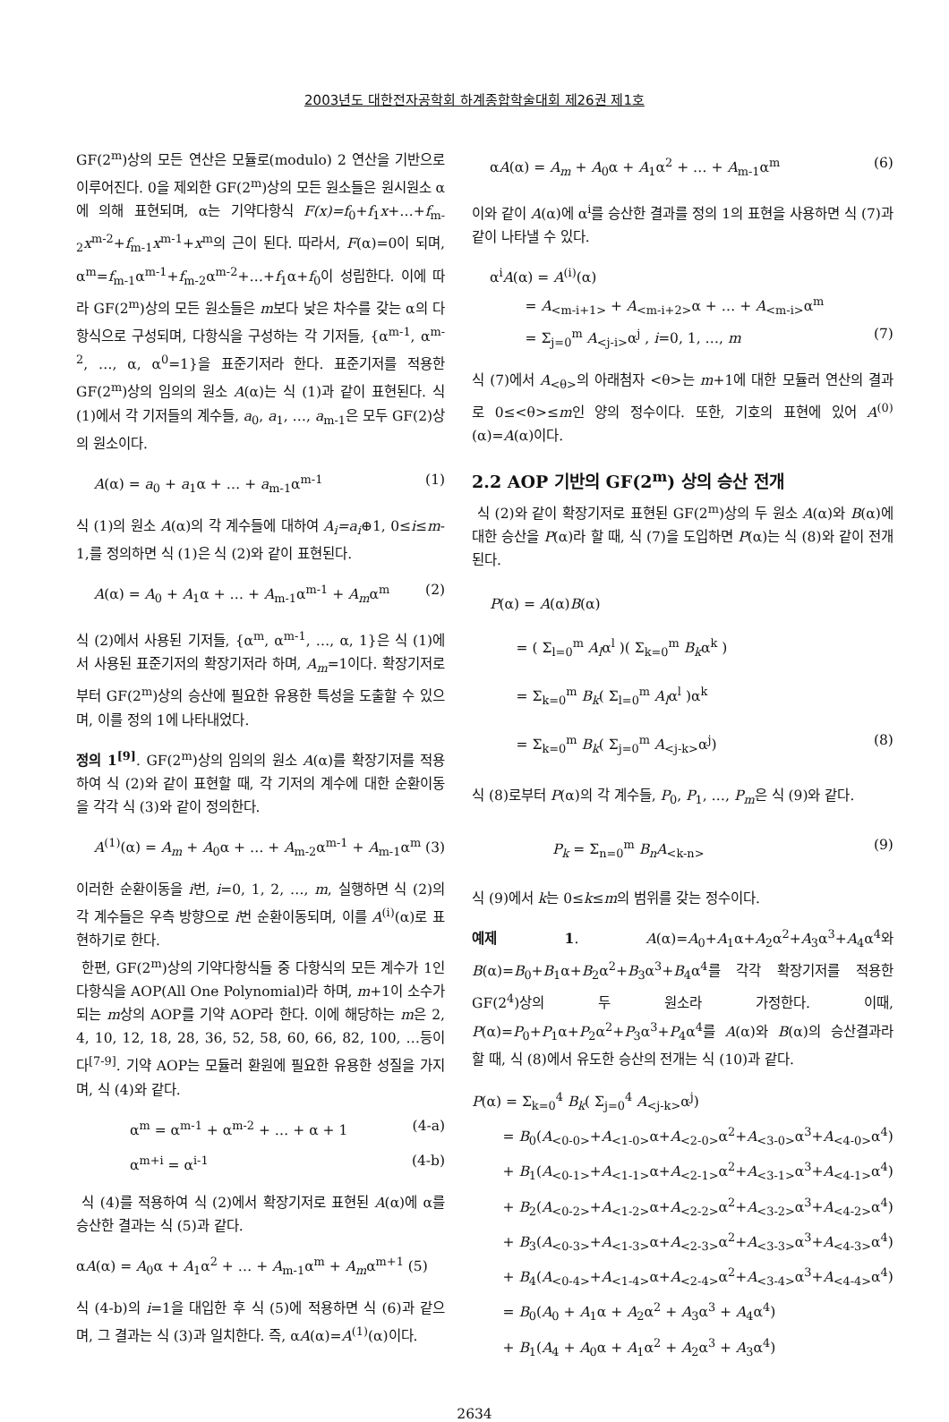2003년도 대한전자공학회 하계종합학술대회 제26권 제1호
GF(2<sup>m</sup>)상의 모든 연산은 모듈로(modulo) 2 연산을 기반으로 이루어진다. 0을 제외한 GF(2<sup>m</sup>)상의 모든 원소들은 원시원소 α에 의해 표현되며, α는 기약다항식 F(x)=f<sub>0</sub>+f<sub>1</sub>x+…+f<sub>m-2</sub>x<sup>m-2</sup>+f<sub>m-1</sub>x<sup>m-1</sup>+x<sup>m</sup>의 근이 된다. 따라서, F(α)=0이 되며, α<sup>m</sup>=f<sub>m-1</sub>α<sup>m-1</sup>+f<sub>m-2</sub>α<sup>m-2</sup>+…+f<sub>1</sub>α+f<sub>0</sub>이 성립한다. 이에 따라 GF(2<sup>m</sup>)상의 모든 원소들은 m보다 낮은 차수를 갖는 α의 다항식으로 구성되며, 다항식을 구성하는 각 기저들, {α<sup>m-1</sup>, α<sup>m-2</sup>, …, α, α<sup>0</sup>=1}을 표준기저라 한다. 표준기저를 적용한 GF(2<sup>m</sup>)상의 임의의 원소 A(α)는 식 (1)과 같이 표현된다. 식 (1)에서 각 기저들의 계수들, a<sub>0</sub>, a<sub>1</sub>, …, a<sub>m-1</sub>은 모두 GF(2)상의 원소이다.
A(α) = a<sub>0</sub> + a<sub>1</sub>α + … + a<sub>m-1</sub>α<sup>m-1</sup> (1)
식 (1)의 원소 A(α)의 각 계수들에 대하여 A<sub>i</sub>=a<sub>i</sub>⊕1, 0≤i≤m-1,를 정의하면 식 (1)은 식 (2)와 같이 표현된다.
A(α) = A<sub>0</sub> + A<sub>1</sub>α + … + A<sub>m-1</sub>α<sup>m-1</sup> + A<sub>m</sub>α<sup>m</sup> (2)
식 (2)에서 사용된 기저들, {α<sup>m</sup>, α<sup>m-1</sup>, …, α, 1}은 식 (1)에서 사용된 표준기저의 확장기저라 하며, A<sub>m</sub>=1이다. 확장기저로부터 GF(2<sup>m</sup>)상의 승산에 필요한 유용한 특성을 도출할 수 있으며, 이를 정의 1에 나타내었다.
정의 1<sup>[9]</sup>. GF(2<sup>m</sup>)상의 임의의 원소 A(α)를 확장기저를 적용하여 식 (2)와 같이 표현할 때, 각 기저의 계수에 대한 순환이동을 각각 식 (3)와 같이 정의한다.
A<sup>(1)</sup>(α) = A<sub>m</sub> + A<sub>0</sub>α + … + A<sub>m-2</sub>α<sup>m-1</sup> + A<sub>m-1</sub>α<sup>m</sup> (3)
이러한 순환이동을 i번, i=0, 1, 2, …, m, 실행하면 식 (2)의 각 계수들은 우측 방향으로 i번 순환이동되며, 이를 A<sup>(i)</sup>(α)로 표현하기로 한다.
한편, GF(2<sup>m</sup>)상의 기약다항식들 중 다항식의 모든 계수가 1인 다항식을 AOP(All One Polynomial)라 하며, m+1이 소수가 되는 m상의 AOP를 기약 AOP라 한다. 이에 해당하는 m은 2, 4, 10, 12, 18, 28, 36, 52, 58, 60, 66, 82, 100, …등이다<sup>[7-9]</sup>. 기약 AOP는 모듈러 환원에 필요한 유용한 성질을 가지며, 식 (4)와 같다.
α<sup>m</sup> = α<sup>m-1</sup> + α<sup>m-2</sup> + … + α + 1 (4-a)
α<sup>m+i</sup> = α<sup>i-1</sup> (4-b)
식 (4)를 적용하여 식 (2)에서 확장기저로 표현된 A(α)에 α를 승산한 결과는 식 (5)과 같다.
αA(α) = A<sub>0</sub>α + A<sub>1</sub>α<sup>2</sup> + … + A<sub>m-1</sub>α<sup>m</sup> + A<sub>m</sub>α<sup>m+1</sup> (5)
식 (4-b)의 i=1을 대입한 후 식 (5)에 적용하면 식 (6)과 같으며, 그 결과는 식 (3)과 일치한다. 즉, αA(α)=A<sup>(1)</sup>(α)이다.
αA(α) = A<sub>m</sub> + A<sub>0</sub>α + A<sub>1</sub>α<sup>2</sup> + … + A<sub>m-1</sub>α<sup>m</sup> (6)
이와 같이 A(α)에 α<sup>i</sup>를 승산한 결과를 정의 1의 표현을 사용하면 식 (7)과 같이 나타낼 수 있다.
α<sup>i</sup>A(α) = A<sup>(i)</sup>(α)
= A<sub><m-i+1></sub> + A<sub><m-i+2></sub>α + … + A<sub><m-i></sub>α<sup>m</sup>
= Σ<sub>j=0</sub><sup>m</sup> A<sub><j-i></sub>α<sup>j</sup> , i=0, 1, …, m (7)
식 (7)에서 A<sub><θ></sub>의 아래첨자 <θ>는 m+1에 대한 모듈러 연산의 결과로 0≤<θ>≤m인 양의 정수이다. 또한, 기호의 표현에 있어 A<sup>(0)</sup>(α)=A(α)이다.
2.2 AOP 기반의 GF(2<sup>m</sup>) 상의 승산 전개
식 (2)와 같이 확장기저로 표현된 GF(2<sup>m</sup>)상의 두 원소 A(α)와 B(α)에 대한 승산을 P(α)라 할 때, 식 (7)을 도입하면 P(α)는 식 (8)와 같이 전개된다.
P(α) = A(α)B(α)
= ( Σ<sub>l=0</sub><sup>m</sup> A<sub>l</sub>α<sup>l</sup> )( Σ<sub>k=0</sub><sup>m</sup> B<sub>k</sub>α<sup>k</sup> )
= Σ<sub>k=0</sub><sup>m</sup> B<sub>k</sub>( Σ<sub>l=0</sub><sup>m</sup> A<sub>l</sub>α<sup>l</sup> )α<sup>k</sup>
= Σ<sub>k=0</sub><sup>m</sup> B<sub>k</sub>( Σ<sub>j=0</sub><sup>m</sup> A<sub><j-k></sub>α<sup>j</sup>) (8)
식 (8)로부터 P(α)의 각 계수들, P<sub>0</sub>, P<sub>1</sub>, …, P<sub>m</sub>은 식 (9)와 같다.
P<sub>k</sub> = Σ<sub>n=0</sub><sup>m</sup> B<sub>n</sub>A<sub><k-n></sub> (9)
식 (9)에서 k는 0≤k≤m의 범위를 갖는 정수이다.
예제 1. A(α)=A<sub>0</sub>+A<sub>1</sub>α+A<sub>2</sub>α<sup>2</sup>+A<sub>3</sub>α<sup>3</sup>+A<sub>4</sub>α<sup>4</sup>와 B(α)=B<sub>0</sub>+B<sub>1</sub>α+B<sub>2</sub>α<sup>2</sup>+B<sub>3</sub>α<sup>3</sup>+B<sub>4</sub>α<sup>4</sup>를 각각 확장기저를 적용한 GF(2<sup>4</sup>)상의 두 원소라 가정한다. 이때, P(α)=P<sub>0</sub>+P<sub>1</sub>α+P<sub>2</sub>α<sup>2</sup>+P<sub>3</sub>α<sup>3</sup>+P<sub>4</sub>α<sup>4</sup>를 A(α)와 B(α)의 승산결과라 할 때, 식 (8)에서 유도한 승산의 전개는 식 (10)과 같다.
P(α) = Σ<sub>k=0</sub><sup>4</sup> B<sub>k</sub>( Σ<sub>j=0</sub><sup>4</sup> A<sub><j-k></sub>α<sup>j</sup>)
= B<sub>0</sub>(A<sub><0-0></sub>+A<sub><1-0></sub>α+A<sub><2-0></sub>α<sup>2</sup>+A<sub><3-0></sub>α<sup>3</sup>+A<sub><4-0></sub>α<sup>4</sup>)
+ B<sub>1</sub>(A<sub><0-1></sub>+A<sub><1-1></sub>α+A<sub><2-1></sub>α<sup>2</sup>+A<sub><3-1></sub>α<sup>3</sup>+A<sub><4-1></sub>α<sup>4</sup>)
+ B<sub>2</sub>(A<sub><0-2></sub>+A<sub><1-2></sub>α+A<sub><2-2></sub>α<sup>2</sup>+A<sub><3-2></sub>α<sup>3</sup>+A<sub><4-2></sub>α<sup>4</sup>)
+ B<sub>3</sub>(A<sub><0-3></sub>+A<sub><1-3></sub>α+A<sub><2-3></sub>α<sup>2</sup>+A<sub><3-3></sub>α<sup>3</sup>+A<sub><4-3></sub>α<sup>4</sup>)
+ B<sub>4</sub>(A<sub><0-4></sub>+A<sub><1-4></sub>α+A<sub><2-4></sub>α<sup>2</sup>+A<sub><3-4></sub>α<sup>3</sup>+A<sub><4-4></sub>α<sup>4</sup>)
= B<sub>0</sub>(A<sub>0</sub> + A<sub>1</sub>α + A<sub>2</sub>α<sup>2</sup> + A<sub>3</sub>α<sup>3</sup> + A<sub>4</sub>α<sup>4</sup>)
+ B<sub>1</sub>(A<sub>4</sub> + A<sub>0</sub>α + A<sub>1</sub>α<sup>2</sup> + A<sub>2</sub>α<sup>3</sup> + A<sub>3</sub>α<sup>4</sup>)
2634